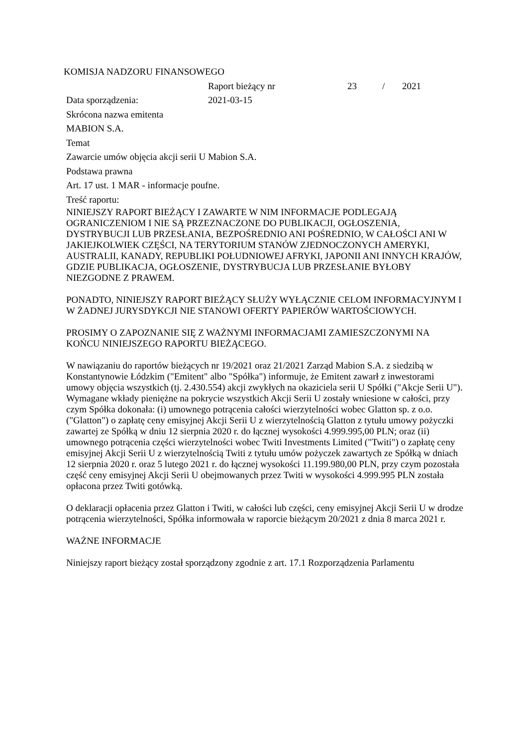KOMISJA NADZORU FINANSOWEGO
Raport bieżący nr 23 / 2021
Data sporządzenia: 2021-03-15
Skrócona nazwa emitenta
MABION S.A.
Temat
Zawarcie umów objęcia akcji serii U Mabion S.A.
Podstawa prawna
Art. 17 ust. 1 MAR - informacje poufne.
Treść raportu:
NINIEJSZY RAPORT BIEŻĄCY I ZAWARTE W NIM INFORMACJE PODLEGAJĄ OGRANICZENIOM I NIE SĄ PRZEZNACZONE DO PUBLIKACJI, OGŁOSZENIA, DYSTRYBUCJI LUB PRZESŁANIA, BEZPOŚREDNIO ANI POŚREDNIO, W CAŁOŚCI ANI W JAKIEJKOLWIEK CZĘŚCI, NA TERYTORIUM STANÓW ZJEDNOCZONYCH AMERYKI, AUSTRALII, KANADY, REPUBLIKI POŁUDNIOWEJ AFRYKI, JAPONII ANI INNYCH KRAJÓW, GDZIE PUBLIKACJA, OGŁOSZENIE, DYSTRYBUCJA LUB PRZESŁANIE BYŁOBY NIEZGODNE Z PRAWEM.
PONADTO, NINIEJSZY RAPORT BIEŻĄCY SŁUŻY WYŁĄCZNIE CELOM INFORMACYJNYM I W ŻADNEJ JURYSDYKCJI NIE STANOWI OFERTY PAPIERÓW WARTOŚCIOWYCH.
PROSIMY O ZAPOZNANIE SIĘ Z WAŻNYMI INFORMACJAMI ZAMIESZCZONYMI NA KOŃCU NINIEJSZEGO RAPORTU BIEŻĄCEGO.
W nawiązaniu do raportów bieżących nr 19/2021 oraz 21/2021 Zarząd Mabion S.A. z siedzibą w Konstantynowie Łódzkim ("Emitent" albo "Spółka") informuje, że Emitent zawarł z inwestorami umowy objęcia wszystkich (tj. 2.430.554) akcji zwykłych na okaziciela serii U Spółki ("Akcje Serii U"). Wymagane wkłady pieniężne na pokrycie wszystkich Akcji Serii U zostały wniesione w całości, przy czym Spółka dokonała: (i) umownego potrącenia całości wierzytelności wobec Glatton sp. z o.o. ("Glatton") o zapłatę ceny emisyjnej Akcji Serii U z wierzytelnością Glatton z tytułu umowy pożyczki zawartej ze Spółką w dniu 12 sierpnia 2020 r. do łącznej wysokości 4.999.995,00 PLN; oraz (ii) umownego potrącenia części wierzytelności wobec Twiti Investments Limited ("Twiti") o zapłatę ceny emisyjnej Akcji Serii U z wierzytelnością Twiti z tytułu umów pożyczek zawartych ze Spółką w dniach 12 sierpnia 2020 r. oraz 5 lutego 2021 r. do łącznej wysokości 11.199.980,00 PLN, przy czym pozostała część ceny emisyjnej Akcji Serii U obejmowanych przez Twiti w wysokości 4.999.995 PLN została opłacona przez Twiti gotówką.
O deklaracji opłacenia przez Glatton i Twiti, w całości lub części, ceny emisyjnej Akcji Serii U w drodze potrącenia wierzytelności, Spółka informowała w raporcie bieżącym 20/2021 z dnia 8 marca 2021 r.
WAŻNE INFORMACJE
Niniejszy raport bieżący został sporządzony zgodnie z art. 17.1 Rozporządzenia Parlamentu